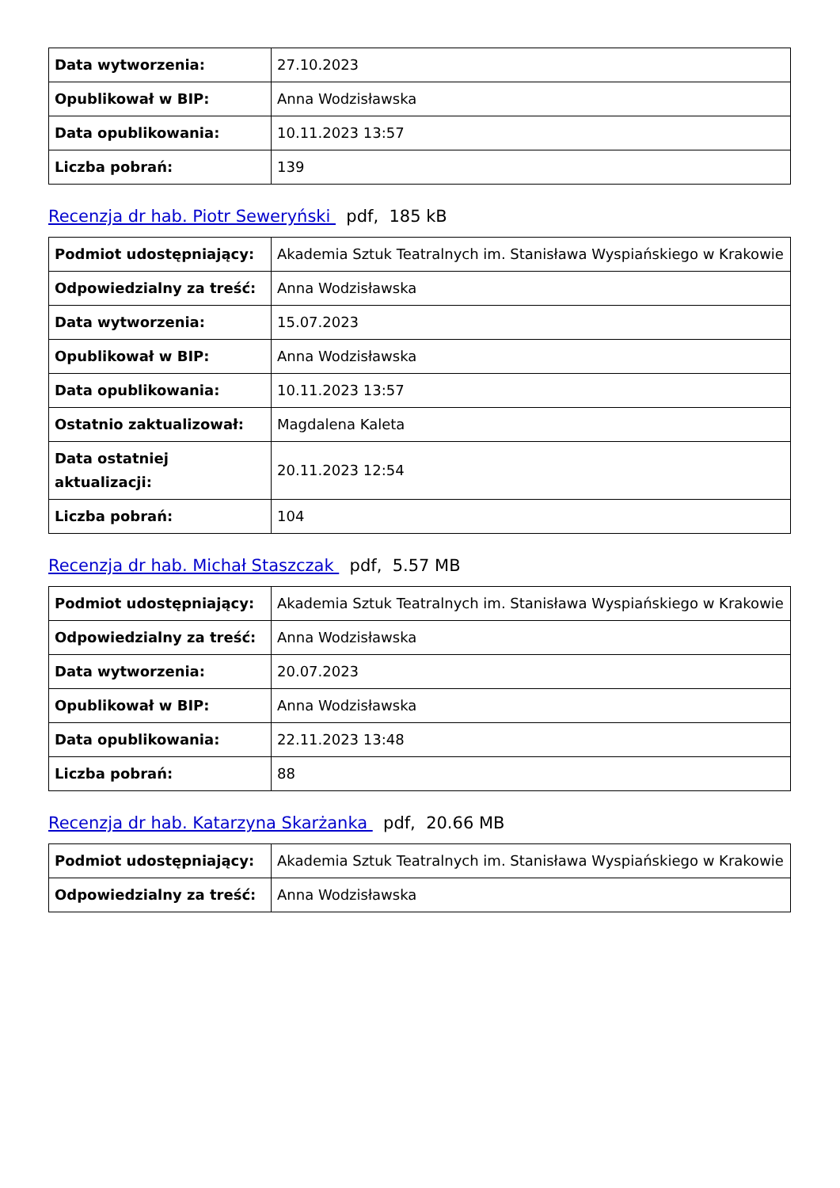| Data wytworzenia: | 27.10.2023 |
| Opublikował w BIP: | Anna Wodzisławska |
| Data opublikowania: | 10.11.2023 13:57 |
| Liczba pobrań: | 139 |
Recenzja dr hab. Piotr Seweryński pdf, 185 kB
| Podmiot udostępniający: | Akademia Sztuk Teatralnych im. Stanisława Wyspiańskiego w Krakowie |
| Odpowiedzialny za treść: | Anna Wodzisławska |
| Data wytworzenia: | 15.07.2023 |
| Opublikował w BIP: | Anna Wodzisławska |
| Data opublikowania: | 10.11.2023 13:57 |
| Ostatnio zaktualizował: | Magdalena Kaleta |
| Data ostatniej aktualizacji: | 20.11.2023 12:54 |
| Liczba pobrań: | 104 |
Recenzja dr hab. Michał Staszczak pdf, 5.57 MB
| Podmiot udostępniający: | Akademia Sztuk Teatralnych im. Stanisława Wyspiańskiego w Krakowie |
| Odpowiedzialny za treść: | Anna Wodzisławska |
| Data wytworzenia: | 20.07.2023 |
| Opublikował w BIP: | Anna Wodzisławska |
| Data opublikowania: | 22.11.2023 13:48 |
| Liczba pobrań: | 88 |
Recenzja dr hab. Katarzyna Skarżanka pdf, 20.66 MB
| Podmiot udostępniający: | Akademia Sztuk Teatralnych im. Stanisława Wyspiańskiego w Krakowie |
| Odpowiedzialny za treść: | Anna Wodzisławska |